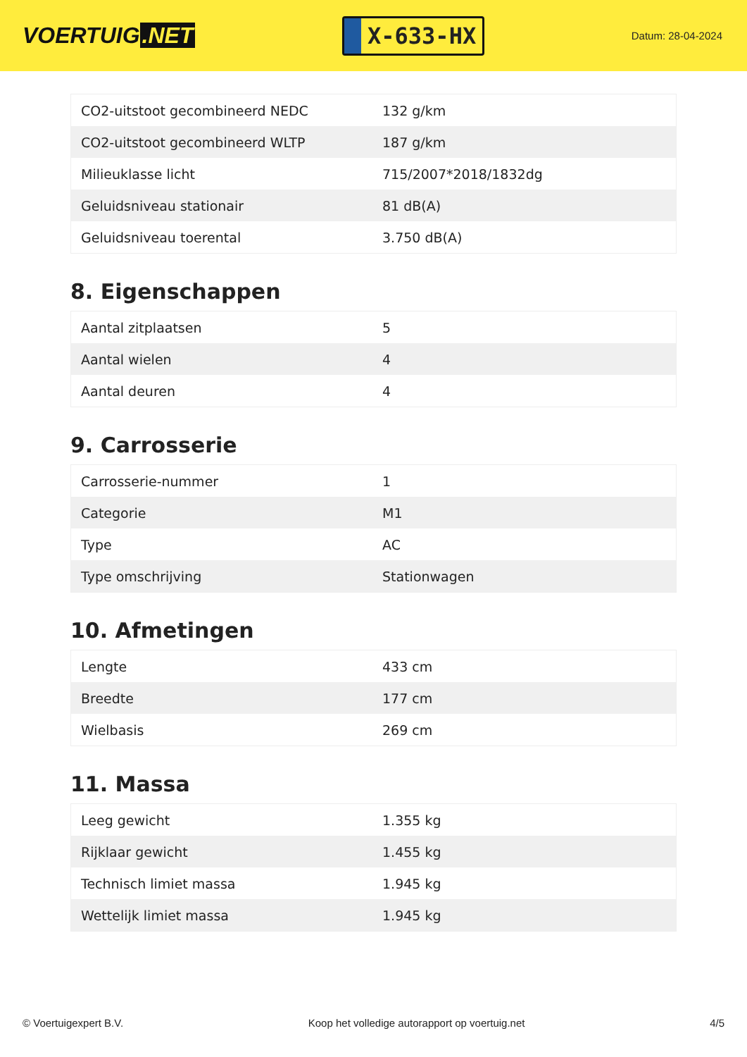VOERTUIG.NET
X-633-HX
Datum: 28-04-2024
| CO2-uitstoot gecombineerd NEDC | 132 g/km |
| CO2-uitstoot gecombineerd WLTP | 187 g/km |
| Milieuklasse licht | 715/2007*2018/1832dg |
| Geluidsniveau stationair | 81 dB(A) |
| Geluidsniveau toerental | 3.750 dB(A) |
8. Eigenschappen
| Aantal zitplaatsen | 5 |
| Aantal wielen | 4 |
| Aantal deuren | 4 |
9. Carrosserie
| Carrosserie-nummer | 1 |
| Categorie | M1 |
| Type | AC |
| Type omschrijving | Stationwagen |
10. Afmetingen
| Lengte | 433 cm |
| Breedte | 177 cm |
| Wielbasis | 269 cm |
11. Massa
| Leeg gewicht | 1.355 kg |
| Rijklaar gewicht | 1.455 kg |
| Technisch limiet massa | 1.945 kg |
| Wettelijk limiet massa | 1.945 kg |
© Voertuigexpert B.V. Koop het volledige autorapport op voertuig.net 4/5